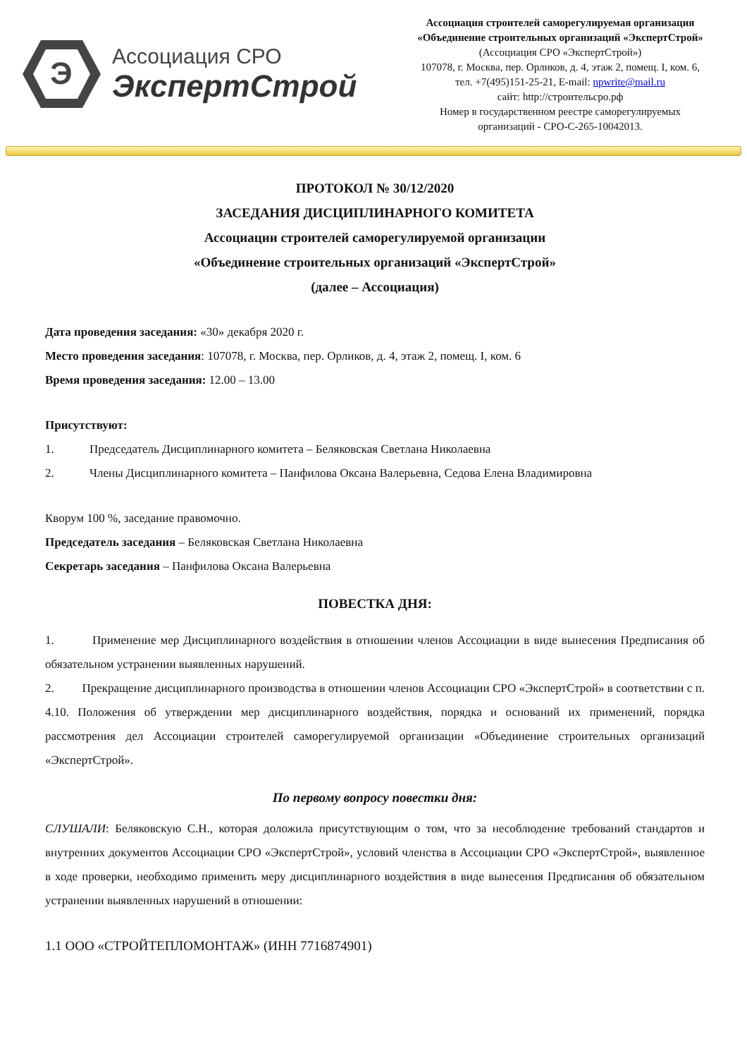Э
Ассоциация СРО
ЭкспертСтрой
Ассоциация строителей саморегулируемая организация
«Объединение строительных организаций «ЭкспертСтрой»
(Ассоциация СРО «ЭкспертСтрой»)
107078, г. Москва, пер. Орликов, д. 4, этаж 2, помещ. I, ком. 6,
тел. +7(495)151-25-21, E-mail: npwrite@mail.ru
сайт: http://строительсро.рф
Номер в государственном реестре саморегулируемых
организаций - СРО-С-265-10042013.
ПРОТОКОЛ № 30/12/2020
ЗАСЕДАНИЯ ДИСЦИПЛИНАРНОГО КОМИТЕТА
Ассоциации строителей саморегулируемой организации
«Объединение строительных организаций «ЭкспертСтрой»
(далее – Ассоциация)
Дата проведения заседания: «30» декабря 2020 г.
Место проведения заседания: 107078, г. Москва, пер. Орликов, д. 4, этаж 2, помещ. I, ком. 6
Время проведения заседания: 12.00 – 13.00
Присутствуют:
1. Председатель Дисциплинарного комитета – Беляковская Светлана Николаевна
2. Члены Дисциплинарного комитета – Панфилова Оксана Валерьевна, Седова Елена Владимировна
Кворум 100 %, заседание правомочно.
Председатель заседания – Беляковская Светлана Николаевна
Секретарь заседания – Панфилова Оксана Валерьевна
ПОВЕСТКА ДНЯ:
1. Применение мер Дисциплинарного воздействия в отношении членов Ассоциации в виде вынесения Предписания об обязательном устранении выявленных нарушений.
2. Прекращение дисциплинарного производства в отношении членов Ассоциации СРО «ЭкспертСтрой» в соответствии с п. 4.10. Положения об утверждении мер дисциплинарного воздействия, порядка и оснований их применений, порядка рассмотрения дел Ассоциации строителей саморегулируемой организации «Объединение строительных организаций «ЭкспертСтрой».
По первому вопросу повестки дня:
СЛУШАЛИ: Беляковскую С.Н., которая доложила присутствующим о том, что за несоблюдение требований стандартов и внутренних документов Ассоциации СРО «ЭкспертСтрой», условий членства в Ассоциации СРО «ЭкспертСтрой», выявленное в ходе проверки, необходимо применить меру дисциплинарного воздействия в виде вынесения Предписания об обязательном устранении выявленных нарушений в отношении:
1.1 ООО «СТРОЙТЕПЛОМОНТАЖ» (ИНН 7716874901)